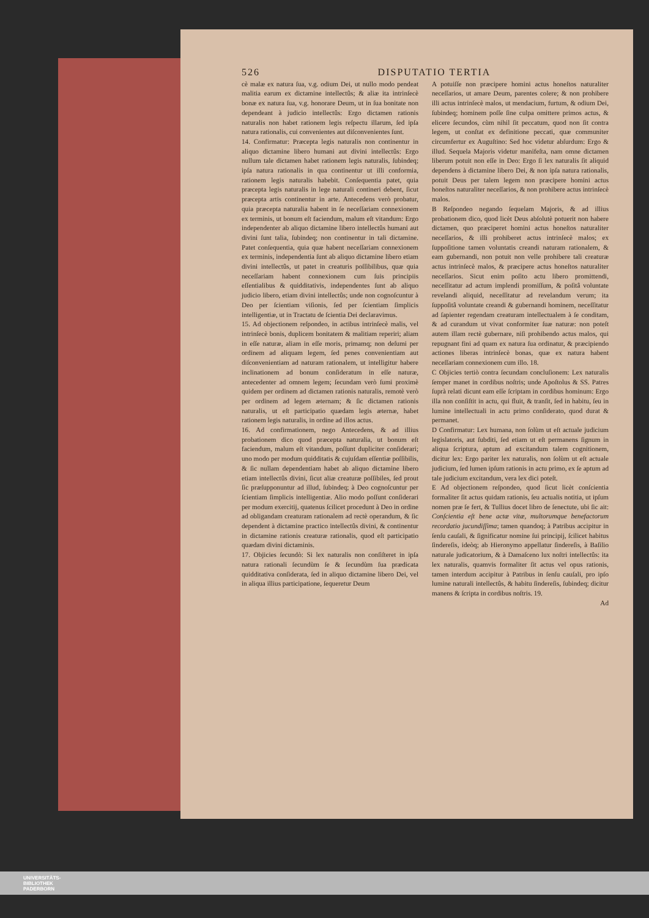526 DISPUTATIO TERTIA
cè malæ ex natura ſua, v.g. odium Dei, ut nullo modo pendeat malitia earum ex dictamine intellectûs; & aliæ ita intrinſecè bonæ ex natura ſua, v.g. honorare Deum, ut in ſua bonitate non dependeant à judicio intellectûs: Ergo dictamen rationis naturalis non habet rationem legis reſpectu illarum, ſed ipſa natura rationalis, cui convenientes aut diſconvenientes ſunt.
14. Confirmatur: Præcepta legis naturalis non continentur in aliquo dictamine libero humani aut divini intellectûs: Ergo nullum tale dictamen habet rationem legis naturalis, ſubindeq; ipſa natura rationalis in qua continentur ut illi conformia, rationem legis naturalis habebit. Conſequentia patet, quia præcepta legis naturalis in lege naturali contineri debent, ſicut præcepta artis continentur in arte. Antecedens verò probatur, quia præcepta naturalia habent in ſe neceſſariam connexionem ex terminis, ut bonum eſt faciendum, malum eſt vitandum: Ergo independenter ab aliquo dictamine libero intellectûs humani aut divini ſunt talia, ſubindeq; non continentur in tali dictamine. Patet conſequentia, quia quæ habent neceſſariam connexionem ex terminis, independentia ſunt ab aliquo dictamine libero etiam divini intellectûs, ut patet in creaturis poſſibilibus, quæ quia neceſſariam habent connexionem cum ſuis principiis eſſentialibus & quidditativis, independentes ſunt ab aliquo judicio libero, etiam divini intellectûs; unde non cognoſcuntur à Deo per ſcientiam viſionis, ſed per ſcientiam ſimplicis intelligentiæ, ut in Tractatu de ſcientia Dei declaravimus.
15. Ad objectionem reſpondeo, in actibus intrinſecè malis, vel intrinſecè bonis, duplicem bonitatem & malitiam reperiri; aliam in eſſe naturæ, aliam in eſſe moris, primamq; non deſumi per ordinem ad aliquam legem, ſed penes convenientiam aut diſconvenientiam ad naturam rationalem, ut intelligitur habere inclinationem ad bonum conſideratum in eſſe naturæ, antecedenter ad omnem legem; ſecundam verò ſumi proximè quidem per ordinem ad dictamen rationis naturalis, remotè verò per ordinem ad legem æternam; & ſic dictamen rationis naturalis, ut eſt participatio quædam legis æternæ, habet rationem legis naturalis, in ordine ad illos actus.
16. Ad confirmationem, nego Antecedens, & ad illius probationem dico quod præcepta naturalia, ut bonum eſt faciendum, malum eſt vitandum, poſſunt dupliciter conſiderari; uno modo per modum quidditatis & cujuſdam eſſentiæ poſſibilis, & ſic nullam dependentiam habet ab aliquo dictamine libero etiam intellectûs divini, ſicut aliæ creaturæ poſſibiles, ſed prout ſic præſupponuntur ad illud, ſubindeq; à Deo cognoſcuntur per ſcientiam ſimplicis intelligentiæ. Alio modo poſſunt conſiderari per modum exercitij, quatenus ſcilicet procedunt à Deo in ordine ad obligandam creaturam rationalem ad rectè operandum, & ſic dependent à dictamine practico intellectûs divini, & continentur in dictamine rationis creaturæ rationalis, quod eſt participatio quædam divini dictaminis.
17. Objicies ſecundò: Si lex naturalis non conſiſteret in ipſa natura rationali ſecundùm ſe & ſecundùm ſua prædicata quidditativa conſiderata, ſed in aliquo dictamine libero Dei, vel in aliqua illius participatione, ſequeretur Deum
A potuiſſe non præcipere homini actus honeſtos naturaliter neceſſarios, ut amare Deum, parentes colere; & non prohibere illi actus intrinſecè malos, ut mendacium, furtum, & odium Dei, ſubindeq; hominem poſſe ſine culpa omittere primos actus, & elicere ſecundos, cùm nihil ſit peccatum, quod non ſit contra legem, ut conſtat ex definitione peccati, quæ communiter circumfertur ex Auguſtino: Sed hoc videtur abſurdum: Ergo & illud. Sequela Majoris videtur manifeſta, nam omne dictamen liberum potuit non eſſe in Deo: Ergo ſi lex naturalis ſit aliquid dependens à dictamine libero Dei, & non ipſa natura rationalis, potuit Deus per talem legem non præcipere homini actus honeſtos naturaliter neceſſarios, & non prohibere actus intrinſecè malos.
B Reſpondeo negando ſequelam Majoris, & ad illius probationem dico, quod licèt Deus abſolutè potuerit non habere dictamen, quo præciperet homini actus honeſtos naturaliter neceſſarios, & illi prohiberet actus intrinſecè malos; ex ſuppoſitione tamen voluntatis creandi naturam rationalem, & eam gubernandi, non potuit non velle prohibere tali creaturæ actus intrinſecè malos, & præcipere actus honeſtos naturaliter neceſſarios. Sicut enim poſito actu libero promittendi, neceſſitatur ad actum implendi promiſſum, & poſitâ voluntate revelandi aliquid, neceſſitatur ad revelandum verum; ita ſuppoſitâ voluntate creandi & gubernandi hominem, neceſſitatur ad ſapienter regendam creaturam intellectualem à ſe conditam, & ad curandum ut vivat conformiter ſuæ naturæ: non poteſt autem illam rectè gubernare, niſi prohibendo actus malos, qui repugnant fini ad quam ex natura ſua ordinatur, & præcipiendo actiones liberas intrinſecè bonas, quæ ex natura habent neceſſariam connexionem cum illo. 18.
C Objicies tertiò contra ſecundam concluſionem: Lex naturalis ſemper manet in cordibus noſtris; unde Apoſtolus & SS. Patres ſuprà relati dicunt eam eſſe ſcriptam in cordibus hominum: Ergo illa non conſiſtit in actu, qui fluit, & tranſit, ſed in habitu, ſeu in lumine intellectuali in actu primo conſiderato, quod durat & permanet.
D Confirmatur: Lex humana, non ſolùm ut eſt actuale judicium legislatoris, aut ſubditi, ſed etiam ut eſt permanens ſignum in aliqua ſcriptura, aptum ad excitandum talem cognitionem, dicitur lex: Ergo pariter lex naturalis, non ſolùm ut eſt actuale judicium, ſed lumen ipſum rationis in actu primo, ex ſe aptum ad tale judicium excitandum, vera lex dici poteſt.
E Ad objectionem reſpondeo, quod ſicut licèt conſcientia formaliter ſit actus quidam rationis, ſeu actualis notitia, ut ipſum nomen præ ſe fert, & Tullius docet libro de ſenectute, ubi ſic ait: Conſcientia eſt bene actæ vitæ, multorumque benefactorum recordatio jucundiſſima; tamen quandoq; à Patribus accipitur in ſenſu cauſali, & ſignificatur nomine ſui principij, ſcilicet habitus ſindereſis, ideòq; ab Hieronymo appellatur ſindereſis, à Baſilio naturale judicatorium, & à Damaſceno lux noſtri intellectûs: ita lex naturalis, quamvis formaliter ſit actus vel opus rationis, tamen interdum accipitur à Patribus in ſenſu cauſali, pro ipſo lumine naturali intellectûs, & habitu ſindereſis, ſubindeq; dicitur manens & ſcripta in cordibus noſtris. 19.
Ad
UNIVERSITÄTS-
BIBLIOTHEK
PADERBORN